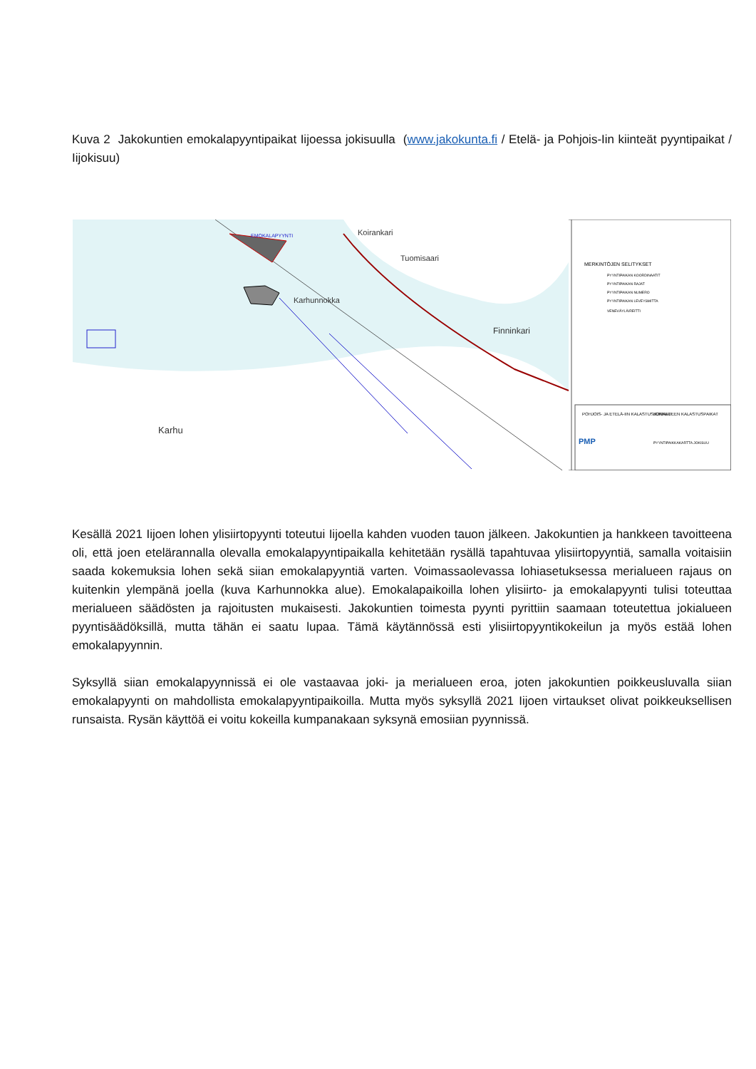Kuva 2 Jakokuntien emokalapyyntipaikat Iijoessa jokisuulla (www.jakokunta.fi / Etelä- ja Pohjois-Iin kiinteät pyyntipaikat / Iijokisuu)
Koirankari
Tuomisaari
Finninkari
Karhunnokka
Karhu
EMOKALAPYYNTI
MERKINTÖJEN SELITYKSET
PYYNTIPAIKAN KOORDINAATIT
PYYNTIPAIKAN RAJAT
PYYNTIPAIKAN NUMERO
PYYNTIPAIKAN LEVEYSMITTA
VENEVÄYLÄ/REITTI
POHJOIS- JA ETELÄ-IIN KALASTUSKUNNAT
JOKIALUEEN KALASTUSPAIKAT
PMP
PYYNTIPAIKKAKARTTA JOKISUU
Kesällä 2021 Iijoen lohen ylisiirtopyynti toteutui Iijoella kahden vuoden tauon jälkeen. Jakokuntien ja hankkeen tavoitteena oli, että joen etelärannalla olevalla emokalapyyntipaikalla kehitetään rysällä tapahtuvaa ylisiirtopyyntiä, samalla voitaisiin saada kokemuksia lohen sekä siian emokalapyyntiä varten. Voimassaolevassa lohiasetuksessa merialueen rajaus on kuitenkin ylempänä joella (kuva Karhunnokka alue). Emokalapaikoilla lohen ylisiirto- ja emokalapyynti tulisi toteuttaa merialueen säädösten ja rajoitusten mukaisesti. Jakokuntien toimesta pyynti pyrittiin saamaan toteutettua jokialueen pyyntisäädöksillä, mutta tähän ei saatu lupaa. Tämä käytännössä esti ylisiirtopyyntikokeilun ja myös estää lohen emokalapyynnin.
Syksyllä siian emokalapyynnissä ei ole vastaavaa joki- ja merialueen eroa, joten jakokuntien poikkeusluvalla siian emokalapyynti on mahdollista emokalapyyntipaikoilla. Mutta myös syksyllä 2021 Iijoen virtaukset olivat poikkeuksellisen runsaista. Rysän käyttöä ei voitu kokeilla kumpanakaan syksynä emosiian pyynnissä.